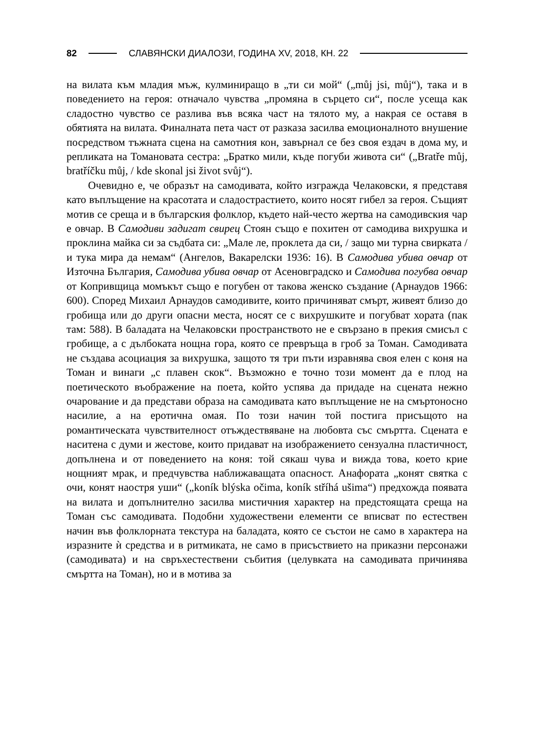82
СЛАВЯНСКИ ДИАЛОЗИ, ГОДИНА XV, 2018, КН. 22
на вилата към младия мъж, кулминиращо в „ти си мой“ („můj jsi, můj“), така и в поведението на героя: отначало чувства „промяна в сърцето си“, после усеща как сладостно чувство се разлива във всяка част на тялото му, а накрая се оставя в обятията на вилата. Финалната пета част от разказа засилва емоционалното внушение посредством тъжната сцена на самотния кон, завърнал се без своя ездач в дома му, и репликата на Томановата сестра: „Братко мили, къде погуби живота си“ („Bratře můj, bratříčku můj, / kde skonal jsi život svůj“).
Очевидно е, че образът на самодивата, който изгражда Челаковски, я представя като въплъщение на красотата и сладострастието, които носят гибел за героя. Същият мотив се среща и в българския фолклор, където най-често жертва на самодивския чар е овчар. В Самодиви задигат свирец Стоян също е похитен от самодива вихрушка и проклина майка си за съдбата си: „Мале ле, проклета да си, / защо ми турна свирката / и тука мира да немам“ (Ангелов, Вакарелски 1936: 16). В Самодива убива овчар от Източна България, Самодива убива овчар от Асеновградско и Самодива погубва овчар от Копривщица момъкът също е погубен от такова женско създание (Арнаудов 1966: 600). Според Михаил Арнаудов самодивите, които причиняват смърт, живеят близо до гробища или до други опасни места, носят се с вихрушките и погубват хората (пак там: 588). В баладата на Челаковски пространството не е свързано в прекия смисъл с гробище, а с дълбоката нощна гора, която се превръща в гроб за Томан. Самодивата не създава асоциация за вихрушка, защото тя три пъти изравнява своя елен с коня на Томан и винаги „с плавен скок“. Възможно е точно този момент да е плод на поетическото въображение на поета, който успява да придаде на сцената нежно очарование и да представи образа на самодивата като въплъщение не на смъртоносно насилие, а на еротична омая. По този начин той постига присъщото на романтическата чувствителност отъждествяване на любовта със смъртта. Сцената е наситена с думи и жестове, които придават на изображението сензуална пластичност, допълнена и от поведението на коня: той сякаш чува и вижда това, което крие нощният мрак, и предчувства наближаващата опасност. Анафората „конят святка с очи, конят наостря уши“ („koník blýska očima, koník stříhá ušima“) предхожда появата на вилата и допълнително засилва мистичния характер на предстоящата среща на Томан със самодивата. Подобни художествени елементи се вписват по естествен начин във фолклорната текстура на баладата, която се състои не само в характера на изразните ѝ средства и в ритмиката, не само в присъствието на приказни персонажи (самодивата) и на свръхестествени събития (целувката на самодивата причинява смъртта на Томан), но и в мотива за